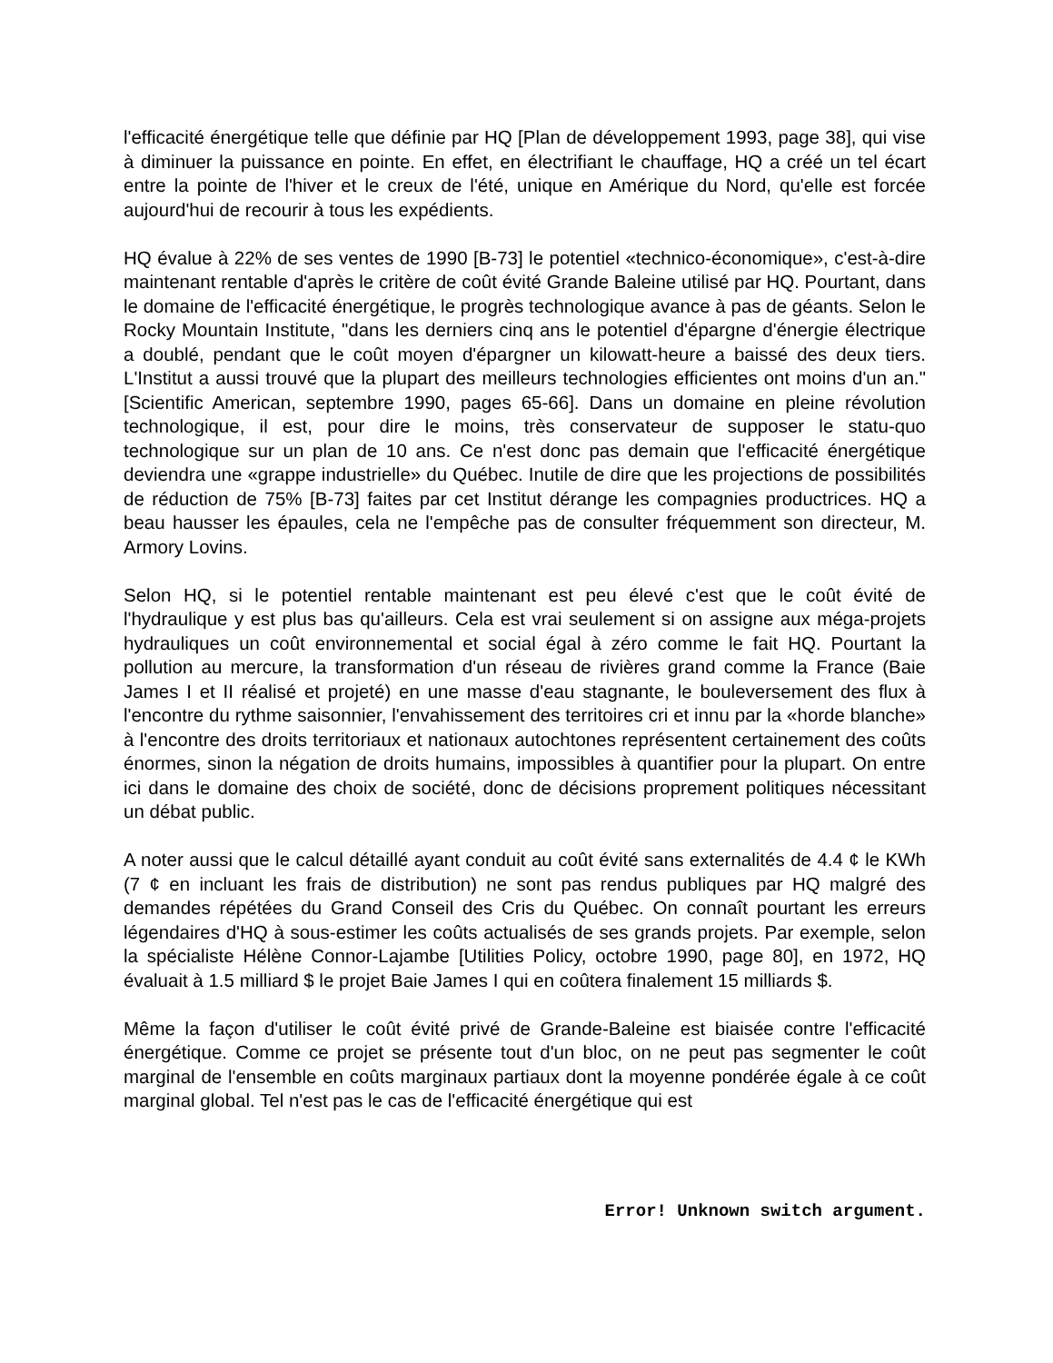l'efficacité énergétique telle que définie par HQ [Plan de développement 1993, page 38], qui vise à diminuer la puissance en pointe. En effet, en électrifiant le chauffage, HQ a créé un tel écart entre la pointe de l'hiver et le creux de l'été, unique en Amérique du Nord, qu'elle est forcée aujourd'hui de recourir à tous les expédients.
HQ évalue à 22% de ses ventes de 1990 [B-73] le potentiel «technico-économique», c'est-à-dire maintenant rentable d'après le critère de coût évité Grande Baleine utilisé par HQ. Pourtant, dans le domaine de l'efficacité énergétique, le progrès technologique avance à pas de géants. Selon le Rocky Mountain Institute, "dans les derniers cinq ans le potentiel d'épargne d'énergie électrique a doublé, pendant que le coût moyen d'épargner un kilowatt-heure a baissé des deux tiers. L'Institut a aussi trouvé que la plupart des meilleurs technologies efficientes ont moins d'un an." [Scientific American, septembre 1990, pages 65-66]. Dans un domaine en pleine révolution technologique, il est, pour dire le moins, très conservateur de supposer le statu-quo technologique sur un plan de 10 ans. Ce n'est donc pas demain que l'efficacité énergétique deviendra une «grappe industrielle» du Québec. Inutile de dire que les projections de possibilités de réduction de 75% [B-73] faites par cet Institut dérange les compagnies productrices. HQ a beau hausser les épaules, cela ne l'empêche pas de consulter fréquemment son directeur, M. Armory Lovins.
Selon HQ, si le potentiel rentable maintenant est peu élevé c'est que le coût évité de l'hydraulique y est plus bas qu'ailleurs. Cela est vrai seulement si on assigne aux méga-projets hydrauliques un coût environnemental et social égal à zéro comme le fait HQ. Pourtant la pollution au mercure, la transformation d'un réseau de rivières grand comme la France (Baie James I et II réalisé et projeté) en une masse d'eau stagnante, le bouleversement des flux à l'encontre du rythme saisonnier, l'envahissement des territoires cri et innu par la «horde blanche» à l'encontre des droits territoriaux et nationaux autochtones représentent certainement des coûts énormes, sinon la négation de droits humains, impossibles à quantifier pour la plupart. On entre ici dans le domaine des choix de société, donc de décisions proprement politiques nécessitant un débat public.
A noter aussi que le calcul détaillé ayant conduit au coût évité sans externalités de 4.4 ¢ le KWh (7 ¢ en incluant les frais de distribution) ne sont pas rendus publiques par HQ malgré des demandes répétées du Grand Conseil des Cris du Québec. On connaît pourtant les erreurs légendaires d'HQ à sous-estimer les coûts actualisés de ses grands projets. Par exemple, selon la spécialiste Hélène Connor-Lajambe [Utilities Policy, octobre 1990, page 80], en 1972, HQ évaluait à 1.5 milliard $ le projet Baie James I qui en coûtera finalement 15 milliards $.
Même la façon d'utiliser le coût évité privé de Grande-Baleine est biaisée contre l'efficacité énergétique. Comme ce projet se présente tout d'un bloc, on ne peut pas segmenter le coût marginal de l'ensemble en coûts marginaux partiaux dont la moyenne pondérée égale à ce coût marginal global. Tel n'est pas le cas de l'efficacité énergétique qui est
Error! Unknown switch argument.